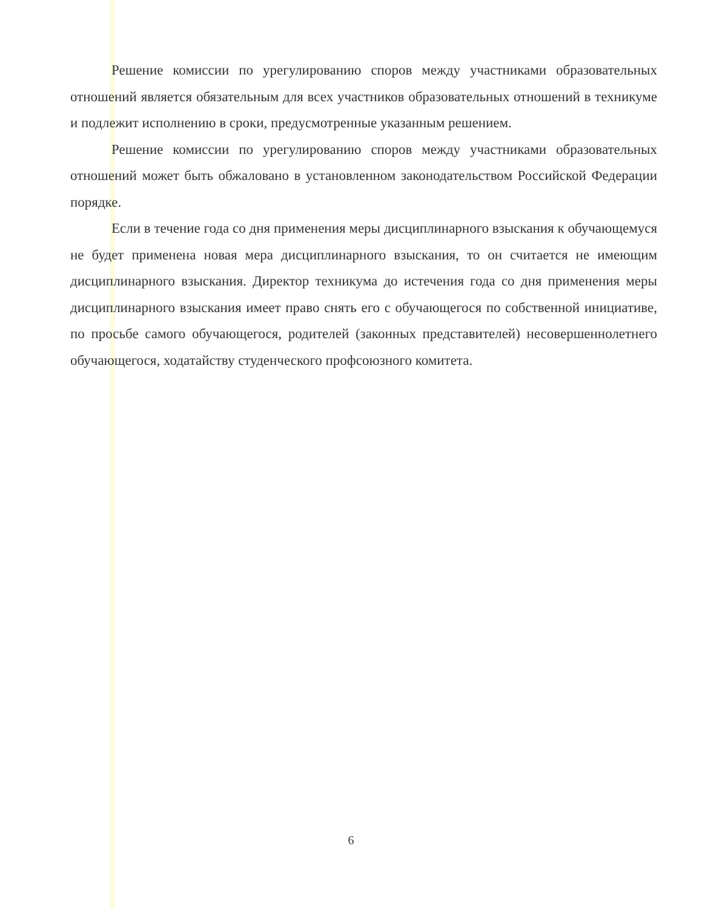Решение комиссии по урегулированию споров между участниками образовательных отношений является обязательным для всех участников образовательных отношений в техникуме и подлежит исполнению в сроки, предусмотренные указанным решением.
Решение комиссии по урегулированию споров между участниками образовательных отношений может быть обжаловано в установленном законодательством Российской Федерации порядке.
Если в течение года со дня применения меры дисциплинарного взыскания к обучающемуся не будет применена новая мера дисциплинарного взыскания, то он считается не имеющим дисциплинарного взыскания. Директор техникума до истечения года со дня применения меры дисциплинарного взыскания имеет право снять его с обучающегося по собственной инициативе, по просьбе самого обучающегося, родителей (законных представителей) несовершеннолетнего обучающегося, ходатайству студенческого профсоюзного комитета.
6